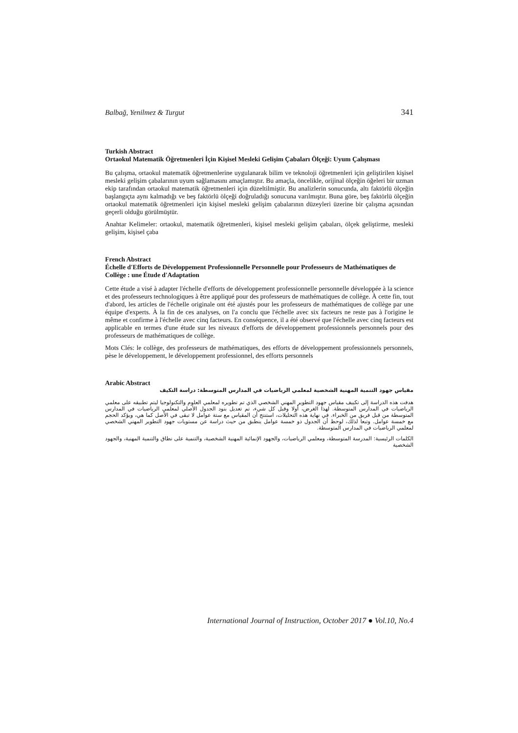Balbağ, Yenilmez & Turgut 341
Turkish Abstract
Ortaokul Matematik Öğretmenleri İçin Kişisel Mesleki Gelişim Çabaları Ölçeği: Uyum Çalışması
Bu çalışma, ortaokul matematik öğretmenlerine uygulanarak bilim ve teknoloji öğretmenleri için geliştirilen kişisel mesleki gelişim çabalarının uyum sağlamasını amaçlamıştır. Bu amaçla, öncelikle, orijinal ölçeğin öğeleri bir uzman ekip tarafından ortaokul matematik öğretmenleri için düzeltilmiştir. Bu analizlerin sonucunda, altı faktörlü ölçeğin başlangıçta aynı kalmadığı ve beş faktörlü ölçeği doğruladığı sonucuna varılmıştır. Buna göre, beş faktörlü ölçeğin ortaokul matematik öğretmenleri için kişisel mesleki gelişim çabalarının düzeyleri üzerine bir çalışma açısından geçerli olduğu görülmüştür.
Anahtar Kelimeler: ortaokul, matematik öğretmenleri, kişisel mesleki gelişim çabaları, ölçek geliştirme, mesleki gelişim, kişisel çaba
French Abstract
Échelle d'Efforts de Développement Professionnelle Personnelle pour Professeurs de Mathématiques de Collège : une Étude d'Adaptation
Cette étude a visé à adapter l'échelle d'efforts de développement professionnelle personnelle développée à la science et des professeurs technologiques à être appliqué pour des professeurs de mathématiques de collège. À cette fin, tout d'abord, les articles de l'échelle originale ont été ajustés pour les professeurs de mathématiques de collège par une équipe d'experts. À la fin de ces analyses, on l'a conclu que l'échelle avec six facteurs ne reste pas à l'origine le même et confirme à l'échelle avec cinq facteurs. En conséquence, il a été observé que l'échelle avec cinq facteurs est applicable en termes d'une étude sur les niveaux d'efforts de développement professionnels personnels pour des professeurs de mathématiques de collège.
Mots Clés: le collège, des professeurs de mathématiques, des efforts de développement professionnels personnels, pèse le développement, le développement professionnel, des efforts personnels
Arabic Abstract
مقياس جهود التنمية المهنية الشخصية لمعلمي الرياضيات في المدارس المتوسطة: دراسة التكيف
هدفت هذه الدراسة إلى تكييف مقياس جهود التطوير المهني الشخصي الذي تم تطويره لمعلمي العلوم والتكنولوجيا ليتم تطبيقه على معلمي الرياضيات في المدارس المتوسطة. لهذا الغرض، أولا وقبل كل شيء، تم تعديل بنود الجدول الأصلي لمعلمي الرياضيات في المدارس المتوسطة من قبل فريق من الخبراء. في نهاية هذه التحليلات، استنتج أن المقياس مع ستة عوامل لا تبقى في الأصل كما هي، ويؤكد الحجم مع خمسة عوامل. وتبعا لذلك، لوحظ أن الجدول ذو خمسة عوامل ينطبق من حيث دراسة عن مستويات جهود التطوير المهني الشخصي لمعلمي الرياضيات في المدارس المتوسطة.
الكلمات الرئيسية: المدرسة المتوسطة، ومعلمي الرياضيات، والجهود الإنمائية المهنية الشخصية، والتنمية على نطاق والتنمية المهنية، والجهود الشخصية
International Journal of Instruction, October 2017 ● Vol.10, No.4